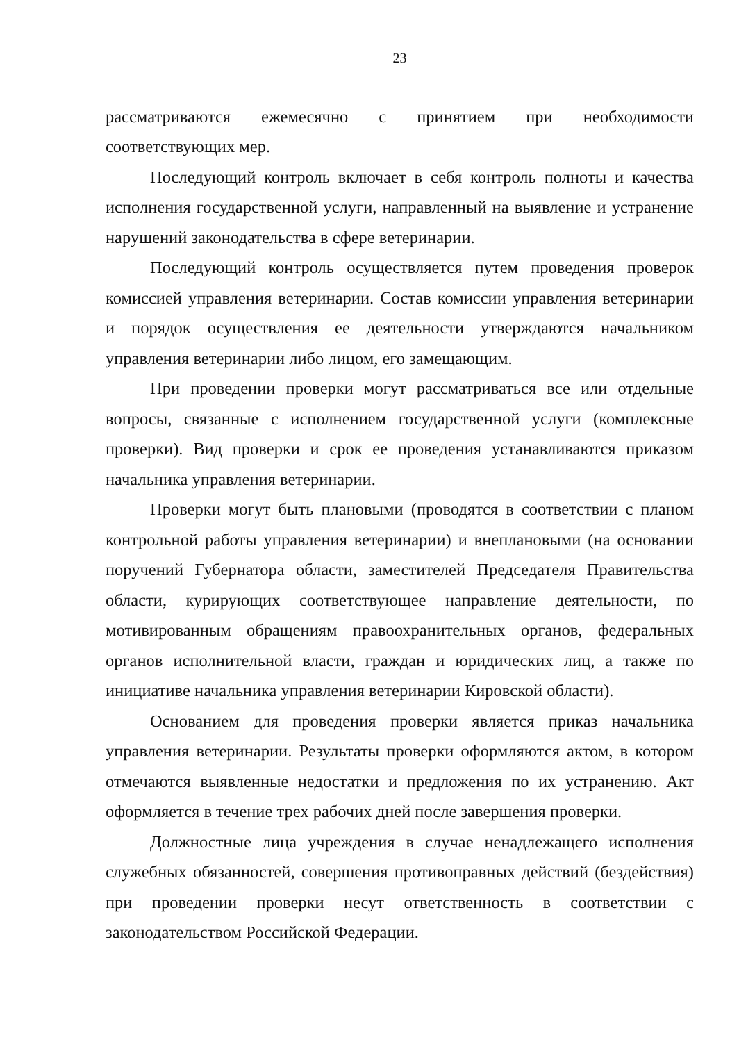23
рассматриваются ежемесячно с принятием при необходимости соответствующих мер.
Последующий контроль включает в себя контроль полноты и качества исполнения государственной услуги, направленный на выявление и устранение нарушений законодательства в сфере ветеринарии.
Последующий контроль осуществляется путем проведения проверок комиссией управления ветеринарии. Состав комиссии управления ветеринарии и порядок осуществления ее деятельности утверждаются начальником управления ветеринарии либо лицом, его замещающим.
При проведении проверки могут рассматриваться все или отдельные вопросы, связанные с исполнением государственной услуги (комплексные проверки). Вид проверки и срок ее проведения устанавливаются приказом начальника управления ветеринарии.
Проверки могут быть плановыми (проводятся в соответствии с планом контрольной работы управления ветеринарии) и внеплановыми (на основании поручений Губернатора области, заместителей Председателя Правительства области, курирующих соответствующее направление деятельности, по мотивированным обращениям правоохранительных органов, федеральных органов исполнительной власти, граждан и юридических лиц, а также по инициативе начальника управления ветеринарии Кировской области).
Основанием для проведения проверки является приказ начальника управления ветеринарии. Результаты проверки оформляются актом, в котором отмечаются выявленные недостатки и предложения по их устранению. Акт оформляется в течение трех рабочих дней после завершения проверки.
Должностные лица учреждения в случае ненадлежащего исполнения служебных обязанностей, совершения противоправных действий (бездействия) при проведении проверки несут ответственность в соответствии с законодательством Российской Федерации.